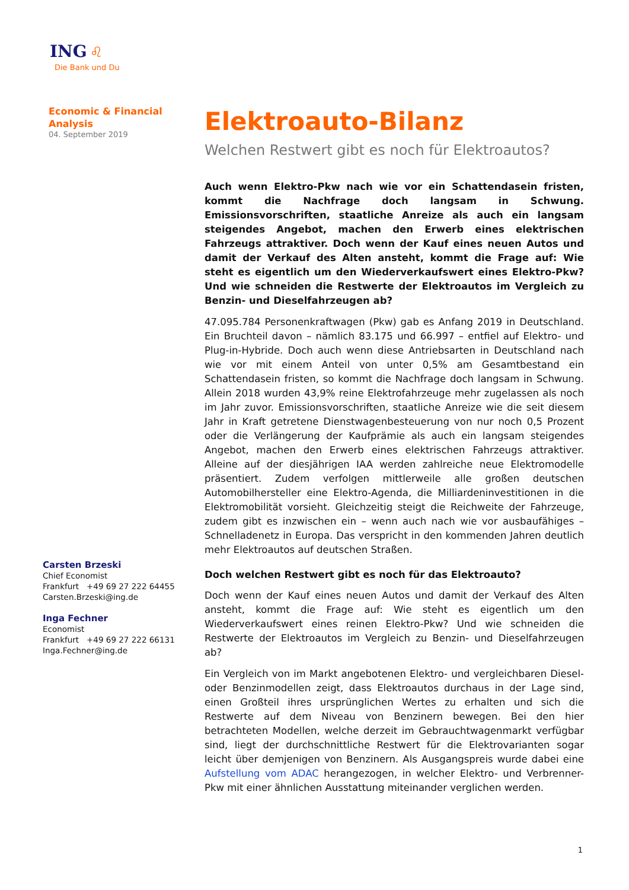ING ♌
Die Bank und Du
Economic & Financial
Analysis
04. September 2019
Carsten Brzeski
Chief Economist
Frankfurt +49 69 27 222 64455
Carsten.Brzeski@ing.de
Inga Fechner
Economist
Frankfurt +49 69 27 222 66131
Inga.Fechner@ing.de
Elektroauto-Bilanz
Welchen Restwert gibt es noch für Elektroautos?
Auch wenn Elektro-Pkw nach wie vor ein Schattendasein fristen, kommt die Nachfrage doch langsam in Schwung. Emissionsvorschriften, staatliche Anreize als auch ein langsam steigendes Angebot, machen den Erwerb eines elektrischen Fahrzeugs attraktiver. Doch wenn der Kauf eines neuen Autos und damit der Verkauf des Alten ansteht, kommt die Frage auf: Wie steht es eigentlich um den Wiederverkaufswert eines Elektro-Pkw? Und wie schneiden die Restwerte der Elektroautos im Vergleich zu Benzin- und Dieselfahrzeugen ab?
47.095.784 Personenkraftwagen (Pkw) gab es Anfang 2019 in Deutschland. Ein Bruchteil davon – nämlich 83.175 und 66.997 – entfiel auf Elektro- und Plug-in-Hybride. Doch auch wenn diese Antriebsarten in Deutschland nach wie vor mit einem Anteil von unter 0,5% am Gesamtbestand ein Schattendasein fristen, so kommt die Nachfrage doch langsam in Schwung. Allein 2018 wurden 43,9% reine Elektrofahrzeuge mehr zugelassen als noch im Jahr zuvor. Emissionsvorschriften, staatliche Anreize wie die seit diesem Jahr in Kraft getretene Dienstwagenbesteuerung von nur noch 0,5 Prozent oder die Verlängerung der Kaufprämie als auch ein langsam steigendes Angebot, machen den Erwerb eines elektrischen Fahrzeugs attraktiver. Alleine auf der diesjährigen IAA werden zahlreiche neue Elektromodelle präsentiert. Zudem verfolgen mittlerweile alle großen deutschen Automobilhersteller eine Elektro-Agenda, die Milliardeninvestitionen in die Elektromobilität vorsieht. Gleichzeitig steigt die Reichweite der Fahrzeuge, zudem gibt es inzwischen ein – wenn auch nach wie vor ausbaufähiges – Schnelladenetz in Europa. Das verspricht in den kommenden Jahren deutlich mehr Elektroautos auf deutschen Straßen.
Doch welchen Restwert gibt es noch für das Elektroauto?
Doch wenn der Kauf eines neuen Autos und damit der Verkauf des Alten ansteht, kommt die Frage auf: Wie steht es eigentlich um den Wiederverkaufswert eines reinen Elektro-Pkw? Und wie schneiden die Restwerte der Elektroautos im Vergleich zu Benzin- und Dieselfahrzeugen ab?
Ein Vergleich von im Markt angebotenen Elektro- und vergleichbaren Diesel- oder Benzinmodellen zeigt, dass Elektroautos durchaus in der Lage sind, einen Großteil ihres ursprünglichen Wertes zu erhalten und sich die Restwerte auf dem Niveau von Benzinern bewegen. Bei den hier betrachteten Modellen, welche derzeit im Gebrauchtwagenmarkt verfügbar sind, liegt der durchschnittliche Restwert für die Elektrovarianten sogar leicht über demjenigen von Benzinern. Als Ausgangspreis wurde dabei eine Aufstellung vom ADAC herangezogen, in welcher Elektro- und Verbrenner-Pkw mit einer ähnlichen Ausstattung miteinander verglichen werden.
1